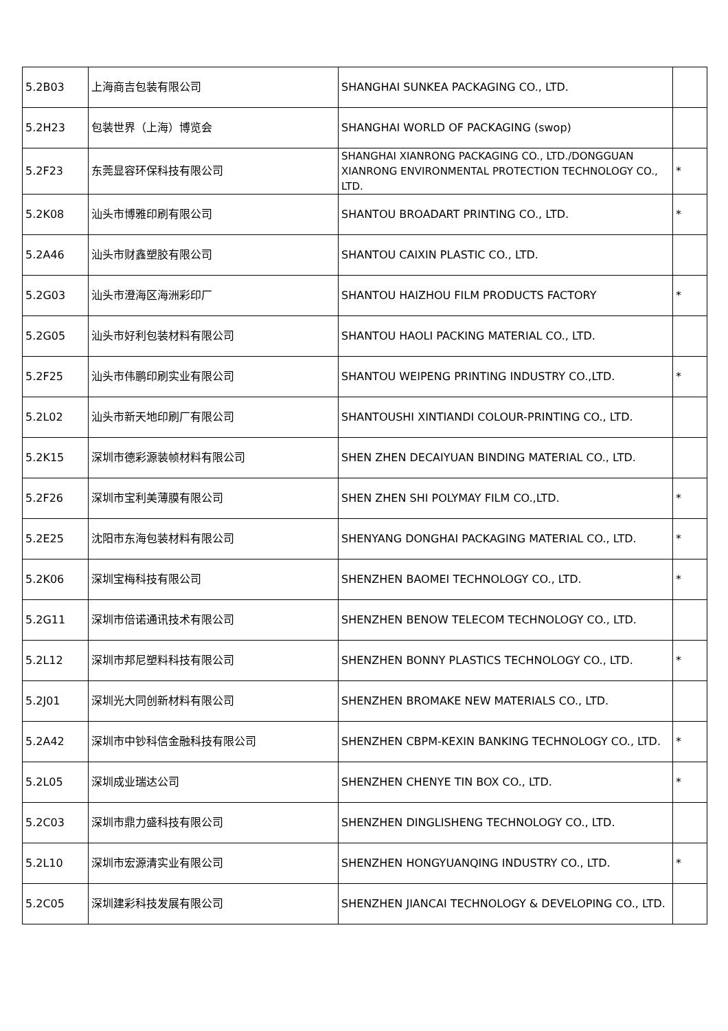| 5.2B03 | 上海商吉包装有限公司 | SHANGHAI SUNKEA PACKAGING CO., LTD. | |
| 5.2H23 | 包装世界（上海）博览会 | SHANGHAI WORLD OF PACKAGING (swop) | |
| 5.2F23 | 东莞显容环保科技有限公司 | SHANGHAI XIANRONG PACKAGING CO., LTD./DONGGUAN XIANRONG ENVIRONMENTAL PROTECTION TECHNOLOGY CO., LTD. | * |
| 5.2K08 | 汕头市博雅印刷有限公司 | SHANTOU BROADART PRINTING CO., LTD. | * |
| 5.2A46 | 汕头市财鑫塑胶有限公司 | SHANTOU CAIXIN PLASTIC CO., LTD. | |
| 5.2G03 | 汕头市澄海区海洲彩印厂 | SHANTOU HAIZHOU FILM PRODUCTS FACTORY | * |
| 5.2G05 | 汕头市好利包装材料有限公司 | SHANTOU HAOLI PACKING MATERIAL CO., LTD. | |
| 5.2F25 | 汕头市伟鹏印刷实业有限公司 | SHANTOU WEIPENG PRINTING INDUSTRY CO.,LTD. | * |
| 5.2L02 | 汕头市新天地印刷厂有限公司 | SHANTOUSHI XINTIANDI COLOUR-PRINTING CO., LTD. | |
| 5.2K15 | 深圳市德彩源装帧材料有限公司 | SHEN ZHEN DECAIYUAN BINDING MATERIAL CO., LTD. | |
| 5.2F26 | 深圳市宝利美薄膜有限公司 | SHEN ZHEN SHI POLYMAY FILM CO.,LTD. | * |
| 5.2E25 | 沈阳市东海包装材料有限公司 | SHENYANG DONGHAI PACKAGING MATERIAL CO., LTD. | * |
| 5.2K06 | 深圳宝梅科技有限公司 | SHENZHEN BAOMEI TECHNOLOGY CO., LTD. | * |
| 5.2G11 | 深圳市倍诺通讯技术有限公司 | SHENZHEN BENOW TELECOM TECHNOLOGY CO., LTD. | |
| 5.2L12 | 深圳市邦尼塑料科技有限公司 | SHENZHEN BONNY PLASTICS TECHNOLOGY CO., LTD. | * |
| 5.2J01 | 深圳光大同创新材料有限公司 | SHENZHEN BROMAKE NEW MATERIALS CO., LTD. | |
| 5.2A42 | 深圳市中钞科信金融科技有限公司 | SHENZHEN CBPM-KEXIN BANKING TECHNOLOGY CO., LTD. | * |
| 5.2L05 | 深圳成业瑞达公司 | SHENZHEN CHENYE TIN BOX CO., LTD. | * |
| 5.2C03 | 深圳市鼎力盛科技有限公司 | SHENZHEN DINGLISHENG TECHNOLOGY CO., LTD. | |
| 5.2L10 | 深圳市宏源清实业有限公司 | SHENZHEN HONGYUANQING INDUSTRY CO., LTD. | * |
| 5.2C05 | 深圳建彩科技发展有限公司 | SHENZHEN JIANCAI TECHNOLOGY & DEVELOPING CO., LTD. | |